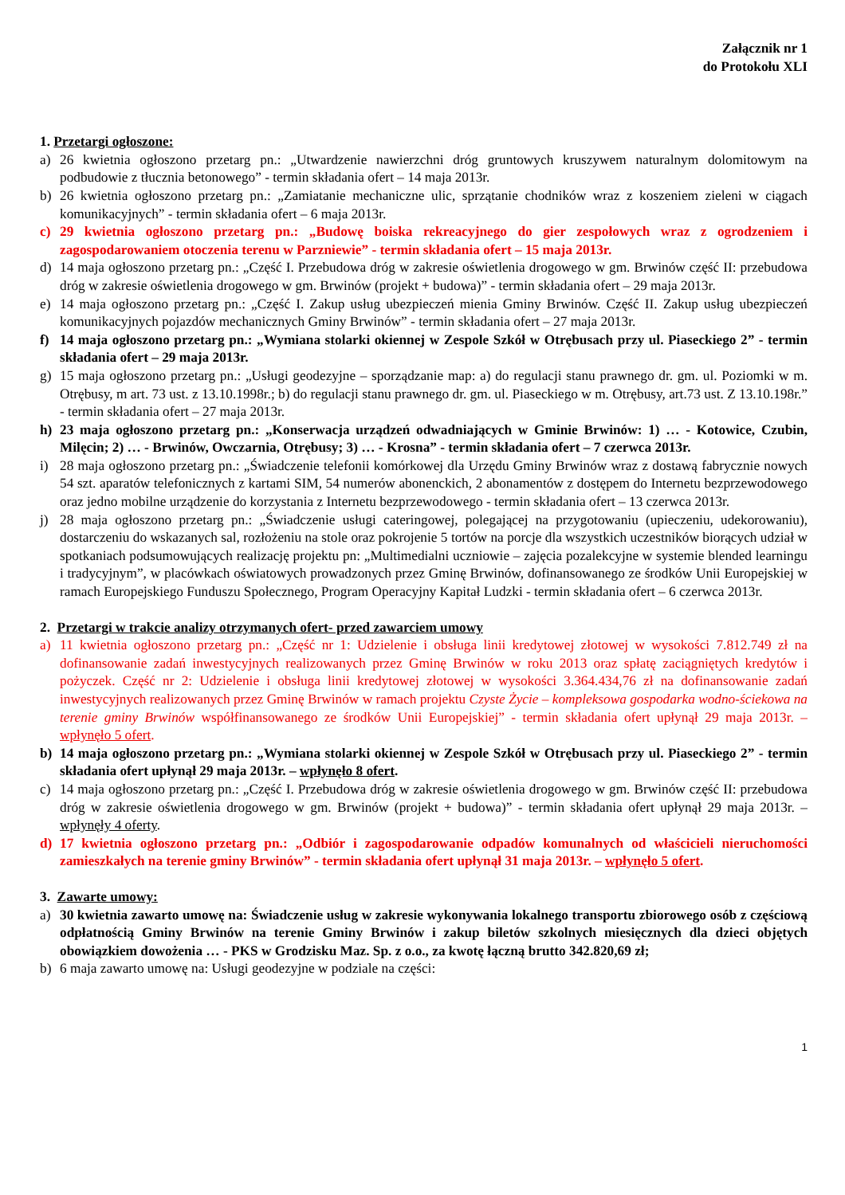Załącznik nr 1
do Protokołu XLI
1. Przetargi ogłoszone:
a) 26 kwietnia ogłoszono przetarg pn.: „Utwardzenie nawierzchni dróg gruntowych kruszywem naturalnym dolomitowym na podbudowie z tłucznia betonowego” - termin składania ofert – 14 maja 2013r.
b) 26 kwietnia ogłoszono przetarg pn.: „Zamiatanie mechaniczne ulic, sprzątanie chodników wraz z koszeniem zieleni w ciągach komunikacyjnych” - termin składania ofert – 6 maja 2013r.
c) 29 kwietnia ogłoszono przetarg pn.: „Budowę boiska rekreacyjnego do gier zespołowych wraz z ogrodzeniem i zagospodarowaniem otoczenia terenu w Parzniewie” - termin składania ofert – 15 maja 2013r.
d) 14 maja ogłoszono przetarg pn.: „Część I. Przebudowa dróg w zakresie oświetlenia drogowego w gm. Brwinów część II: przebudowa dróg w zakresie oświetlenia drogowego w gm. Brwinów (projekt + budowa)” - termin składania ofert – 29 maja 2013r.
e) 14 maja ogłoszono przetarg pn.: „Część I. Zakup usług ubezpieczeń mienia Gminy Brwinów. Część II. Zakup usług ubezpieczeń komunikacyjnych pojazdów mechanicznych Gminy Brwinów” - termin składania ofert – 27 maja 2013r.
f) 14 maja ogłoszono przetarg pn.: „Wymiana stolarki okiennej w Zespole Szkół w Otrębusach przy ul. Piaseckiego 2” - termin składania ofert – 29 maja 2013r.
g) 15 maja ogłoszono przetarg pn.: „Usługi geodezyjne – sporządzanie map: a) do regulacji stanu prawnego dr. gm. ul. Poziomki w m. Otrębusy, m art. 73 ust. z 13.10.1998r.; b) do regulacji stanu prawnego dr. gm. ul. Piaseckiego w m. Otrębusy, art.73 ust. Z 13.10.198r.” - termin składania ofert – 27 maja 2013r.
h) 23 maja ogłoszono przetarg pn.: „Konserwacja urządzeń odwadniających w Gminie Brwinów: 1) … - Kotowice, Czubin, Milęcin; 2) … - Brwinów, Owczarnia, Otrębusy; 3) … - Krosna” - termin składania ofert – 7 czerwca 2013r.
i) 28 maja ogłoszono przetarg pn.: „Świadczenie telefonii komórkowej dla Urzędu Gminy Brwinów wraz z dostawą fabrycznie nowych 54 szt. aparatów telefonicznych z kartami SIM, 54 numerów abonenckich, 2 abonamentów z dostępem do Internetu bezprzewodowego oraz jedno mobilne urządzenie do korzystania z Internetu bezprzewodowego - termin składania ofert – 13 czerwca 2013r.
j) 28 maja ogłoszono przetarg pn.: „Świadczenie usługi cateringowej, polegającej na przygotowaniu (upieczeniu, udekorowaniu), dostarczeniu do wskazanych sal, rozłożeniu na stole oraz pokrojenie 5 tortów na porcje dla wszystkich uczestników biorących udział w spotkaniach podsumowujących realizację projektu pn: „Multimedialni uczniowie – zajęcia pozalekcyjne w systemie blended learningu i tradycyjnym”, w placówkach oświatowych prowadzonych przez Gminę Brwinów, dofinansowanego ze środków Unii Europejskiej w ramach Europejskiego Funduszu Społecznego, Program Operacyjny Kapitał Ludzki - termin składania ofert – 6 czerwca 2013r.
2. Przetargi w trakcie analizy otrzymanych ofert- przed zawarciem umowy
a) 11 kwietnia ogłoszono przetarg pn.: „Część nr 1: Udzielenie i obsługa linii kredytowej złotowej w wysokości 7.812.749 zł na dofinansowanie zadań inwestycyjnych realizowanych przez Gminę Brwinów w roku 2013 oraz spłatę zaciągniętych kredytów i pożyczek. Część nr 2: Udzielenie i obsługa linii kredytowej złotowej w wysokości 3.364.434,76 zł na dofinansowanie zadań inwestycyjnych realizowanych przez Gminę Brwinów w ramach projektu Czyste Życie – kompleksowa gospodarka wodno-ściekowa na terenie gminy Brwinów współfinansowanego ze środków Unii Europejskiej” - termin składania ofert upłynął 29 maja 2013r. – wpłynęło 5 ofert.
b) 14 maja ogłoszono przetarg pn.: „Wymiana stolarki okiennej w Zespole Szkół w Otrębusach przy ul. Piaseckiego 2” - termin składania ofert upłynął 29 maja 2013r. – wpłynęło 8 ofert.
c) 14 maja ogłoszono przetarg pn.: „Część I. Przebudowa dróg w zakresie oświetlenia drogowego w gm. Brwinów część II: przebudowa dróg w zakresie oświetlenia drogowego w gm. Brwinów (projekt + budowa)” - termin składania ofert upłynął 29 maja 2013r. – wpłynęły 4 oferty.
d) 17 kwietnia ogłoszono przetarg pn.: „Odbiór i zagospodarowanie odpadów komunalnych od właścicieli nieruchomości zamieszkałych na terenie gminy Brwinów” - termin składania ofert upłynął 31 maja 2013r. – wpłynęło 5 ofert.
3. Zawarte umowy:
a) 30 kwietnia zawarto umowę na: Świadczenie usług w zakresie wykonywania lokalnego transportu zbiorowego osób z częściową odpłatnością Gminy Brwinów na terenie Gminy Brwinów i zakup biletów szkolnych miesięcznych dla dzieci objętych obowiązkiem dowożenia … - PKS w Grodzisku Maz. Sp. z o.o., za kwotę łączną brutto 342.820,69 zł;
b) 6 maja zawarto umowę na: Usługi geodezyjne w podziale na części:
1